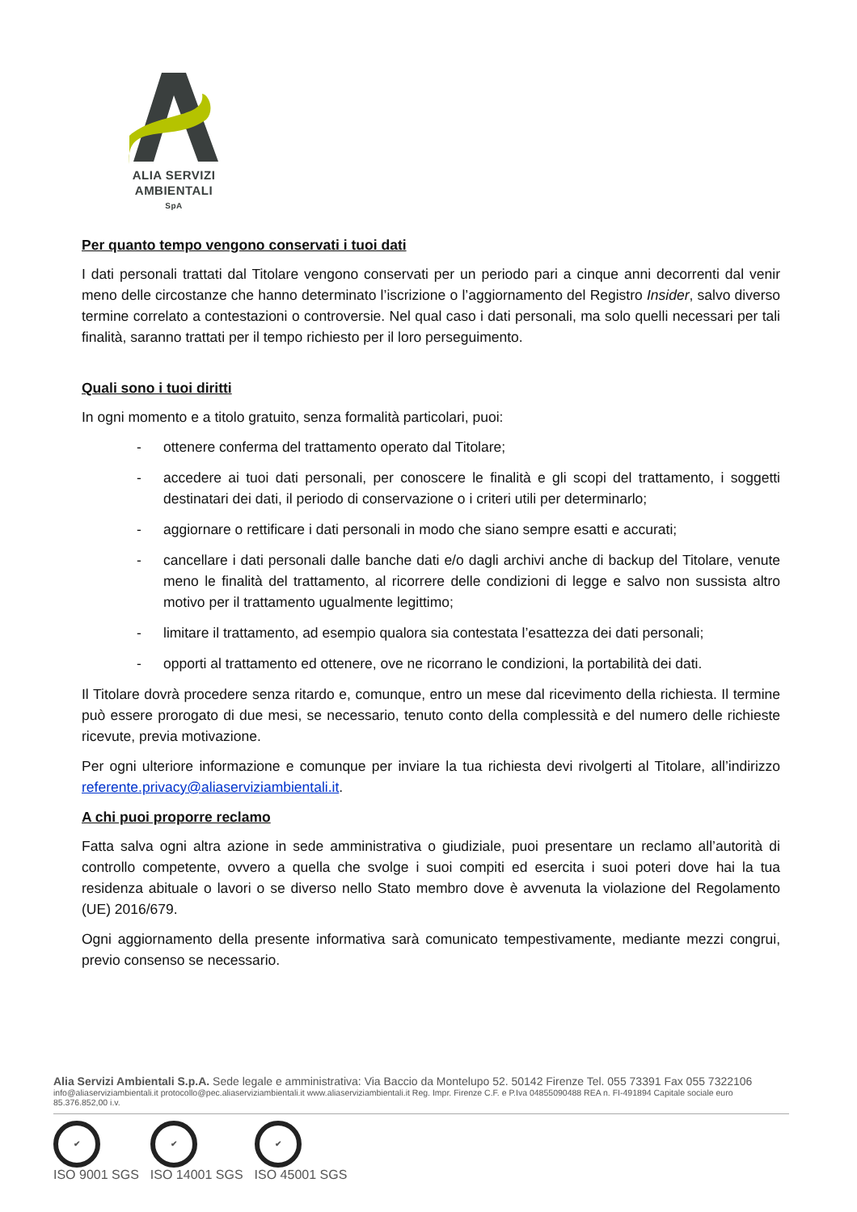ALIA SERVIZI
AMBIENTALI
SpA
Per quanto tempo vengono conservati i tuoi dati
I dati personali trattati dal Titolare vengono conservati per un periodo pari a cinque anni decorrenti dal venir meno delle circostanze che hanno determinato l’iscrizione o l’aggiornamento del Registro Insider, salvo diverso termine correlato a contestazioni o controversie. Nel qual caso i dati personali, ma solo quelli necessari per tali finalità, saranno trattati per il tempo richiesto per il loro perseguimento.
Quali sono i tuoi diritti
In ogni momento e a titolo gratuito, senza formalità particolari, puoi:
- ottenere conferma del trattamento operato dal Titolare;
- accedere ai tuoi dati personali, per conoscere le finalità e gli scopi del trattamento, i soggetti destinatari dei dati, il periodo di conservazione o i criteri utili per determinarlo;
- aggiornare o rettificare i dati personali in modo che siano sempre esatti e accurati;
- cancellare i dati personali dalle banche dati e/o dagli archivi anche di backup del Titolare, venute meno le finalità del trattamento, al ricorrere delle condizioni di legge e salvo non sussista altro motivo per il trattamento ugualmente legittimo;
- limitare il trattamento, ad esempio qualora sia contestata l’esattezza dei dati personali;
- opporti al trattamento ed ottenere, ove ne ricorrano le condizioni, la portabilità dei dati.
Il Titolare dovrà procedere senza ritardo e, comunque, entro un mese dal ricevimento della richiesta. Il termine può essere prorogato di due mesi, se necessario, tenuto conto della complessità e del numero delle richieste ricevute, previa motivazione.
Per ogni ulteriore informazione e comunque per inviare la tua richiesta devi rivolgerti al Titolare, all’indirizzo referente.privacy@aliaserviziambientali.it.
A chi puoi proporre reclamo
Fatta salva ogni altra azione in sede amministrativa o giudiziale, puoi presentare un reclamo all’autorità di controllo competente, ovvero a quella che svolge i suoi compiti ed esercita i suoi poteri dove hai la tua residenza abituale o lavori o se diverso nello Stato membro dove è avvenuta la violazione del Regolamento (UE) 2016/679.
Ogni aggiornamento della presente informativa sarà comunicato tempestivamente, mediante mezzi congrui, previo consenso se necessario.
Alia Servizi Ambientali S.p.A. Sede legale e amministrativa: Via Baccio da Montelupo 52. 50142 Firenze Tel. 055 73391 Fax 055 7322106
info@aliaserviziambientali.it protocollo@pec.aliaserviziambientali.it www.aliaserviziambientali.it Reg. Impr. Firenze C.F. e P.Iva 04855090488 REA n. FI-491894 Capitale sociale euro 85.376.852,00 i.v.
✔
ISO 9001 SGS
✔
ISO 14001 SGS
✔
ISO 45001 SGS